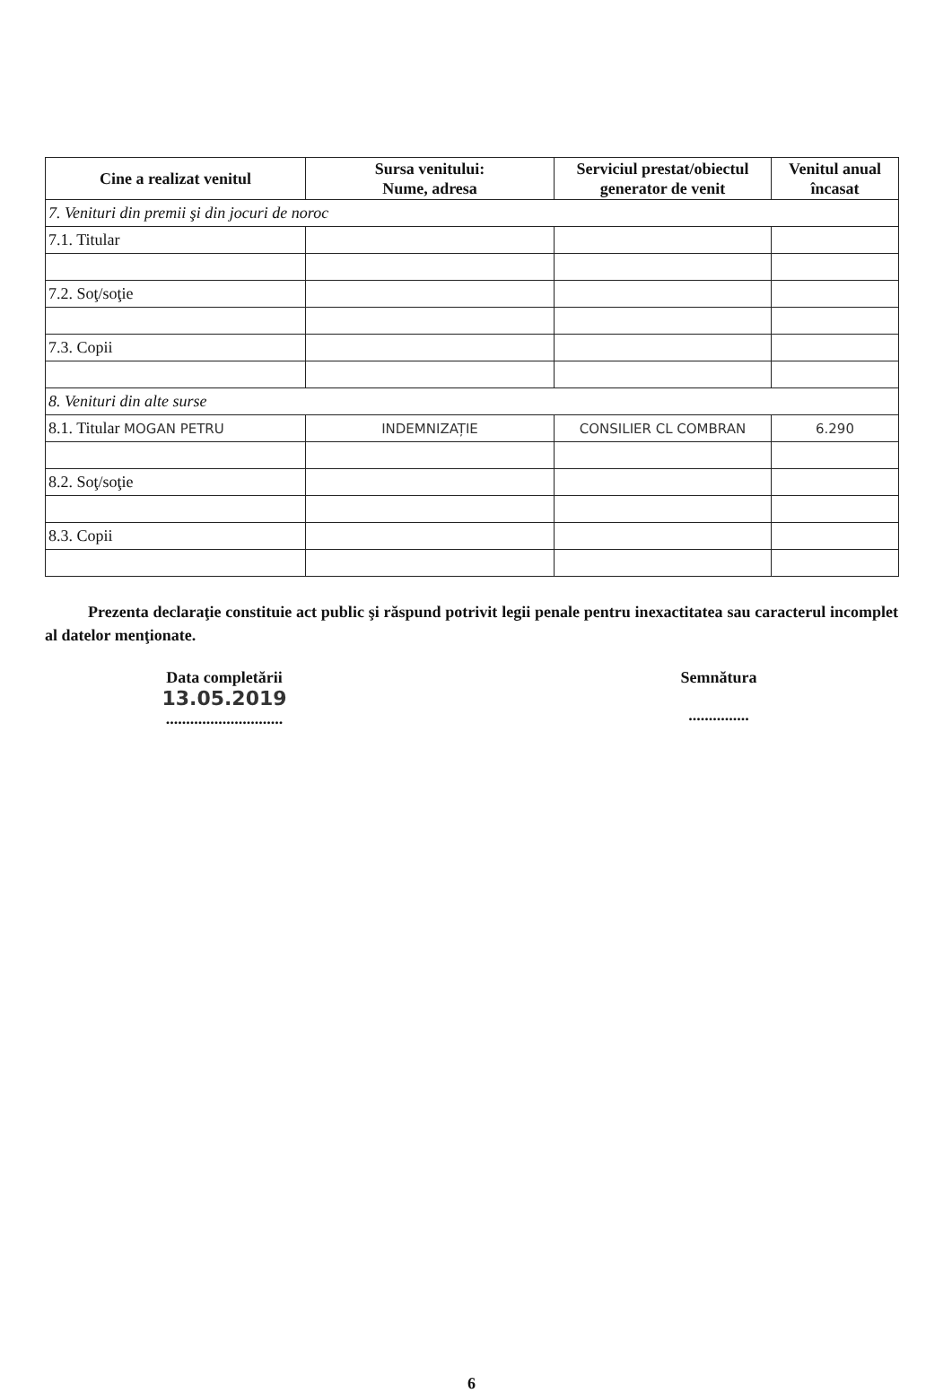| Cine a realizat venitul | Sursa venitului: Nume, adresa | Serviciul prestat/obiectul generator de venit | Venitul anual încasat |
| --- | --- | --- | --- |
| 7. Venituri din premii şi din jocuri de noroc | | | |
| 7.1. Titular | | | |
| 7.2. Soţ/soţie | | | |
| 7.3. Copii | | | |
| 8. Venituri din alte surse | | | |
| 8.1. Titular MOGAN PETRU | INDEMNIZAȚIE | CONSILIER CL COMBRAN | 6.290 |
| 8.2. Soţ/soţie | | | |
| 8.3. Copii | | | |
Prezenta declaraţie constituie act public şi răspund potrivit legii penale pentru inexactitatea sau caracterul incomplet al datelor menţionate.
Data completării
13.05.2019
.............................
Semnătura
...............
6